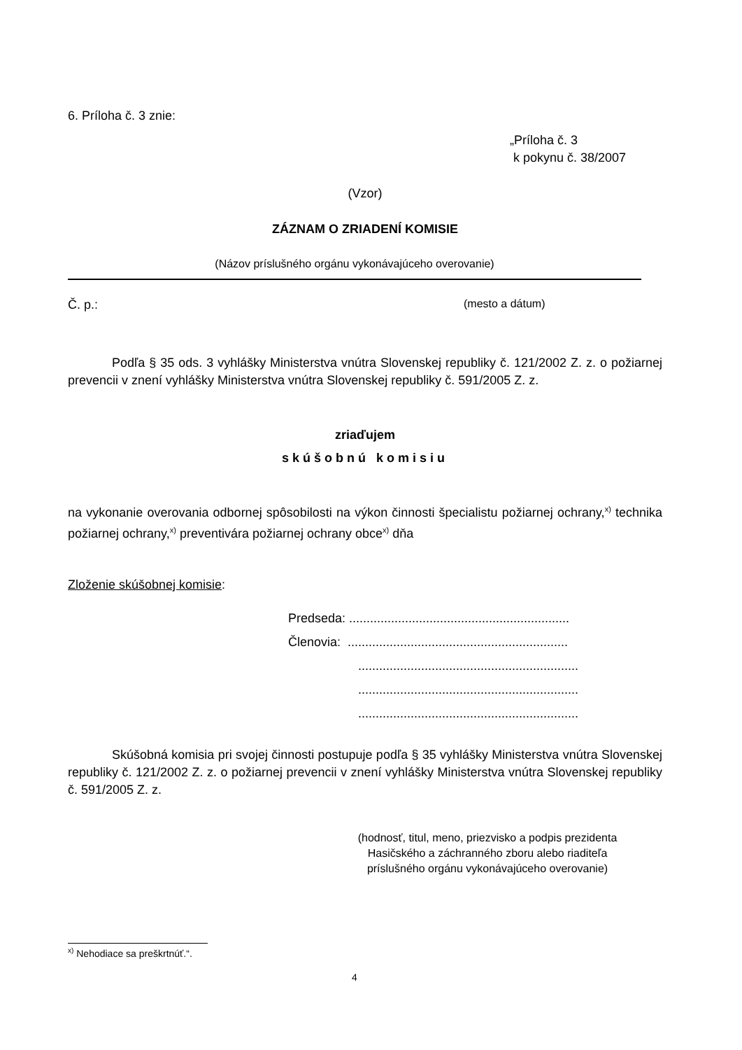6. Príloha č. 3 znie:
„Príloha č. 3
k pokynu č. 38/2007
(Vzor)
ZÁZNAM O ZRIADENÍ KOMISIE
(Názov príslušného orgánu vykonávajúceho overovanie)
Č. p.: (mesto a dátum)
Podľa § 35 ods. 3 vyhlášky Ministerstva vnútra Slovenskej republiky č. 121/2002 Z. z. o požiarnej prevencii v znení vyhlášky Ministerstva vnútra Slovenskej republiky č. 591/2005 Z. z.
zriaďujem
skúšobnú komisiu
na vykonanie overovania odbornej spôsobilosti na výkon činnosti špecialistu požiarnej ochrany,<sup>x)</sup> technika požiarnej ochrany,<sup>x)</sup> preventivára požiarnej ochrany obce<sup>x)</sup> dňa
Zloženie skúšobnej komisie:
Predseda: ...............................................................
Členovia: ...............................................................
...............................................................
...............................................................
...............................................................
Skúšobná komisia pri svojej činnosti postupuje podľa § 35 vyhlášky Ministerstva vnútra Slovenskej republiky č. 121/2002 Z. z. o požiarnej prevencii v znení vyhlášky Ministerstva vnútra Slovenskej republiky č. 591/2005 Z. z.
(hodnosť, titul, meno, priezvisko a podpis prezidenta Hasičského a záchranného zboru alebo riaditeľa príslušného orgánu vykonávajúceho overovanie)
<sup>x)</sup> Nehodiace sa preškrtnúť.“.
4